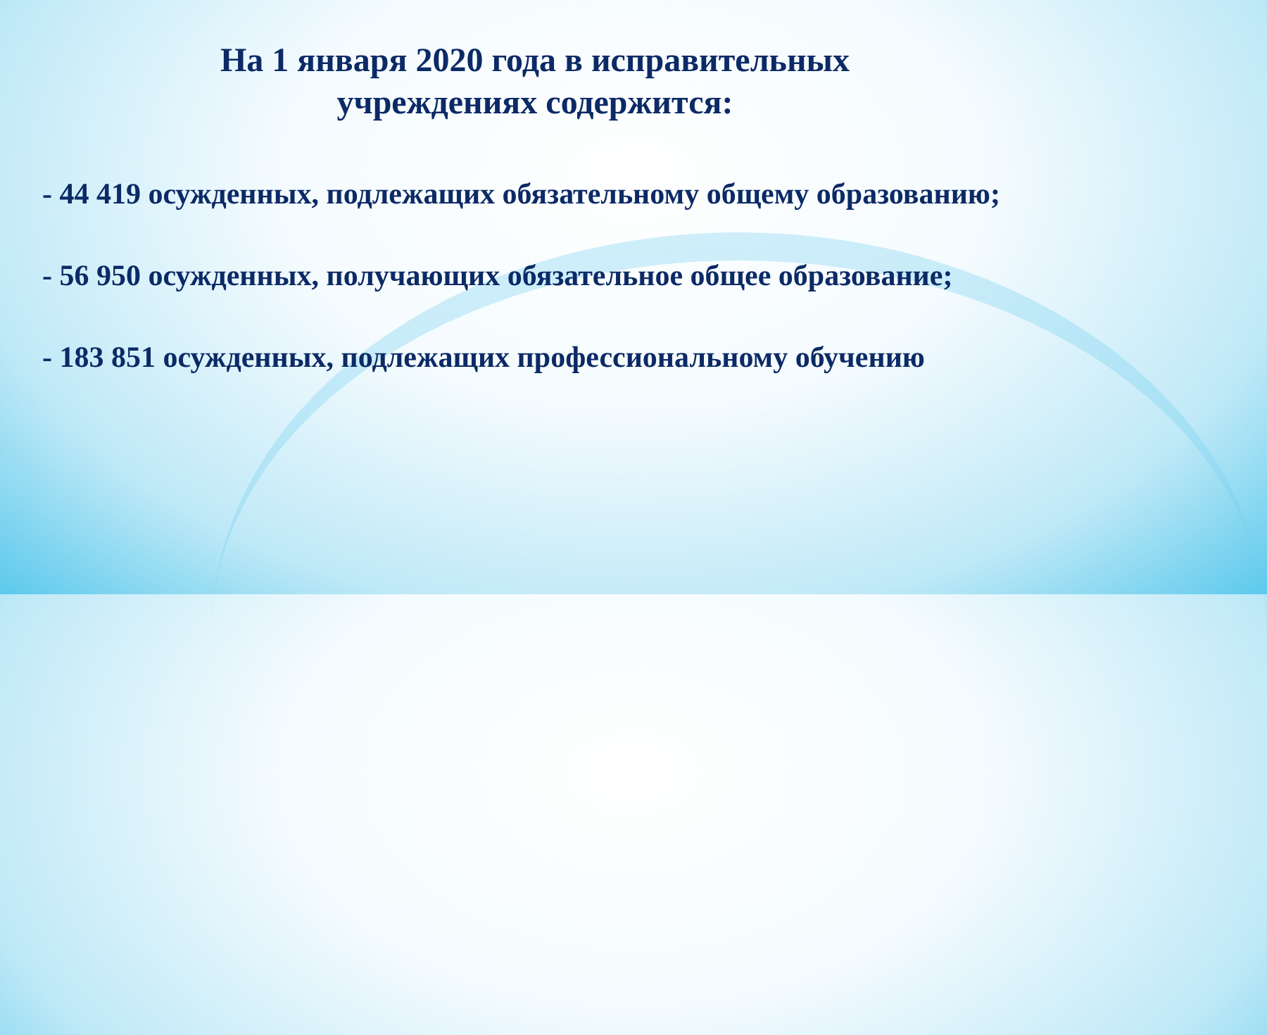На 1 января 2020 года в исправительных
учреждениях содержится:
- 44 419 осужденных, подлежащих обязательному общему образованию;
- 56 950 осужденных, получающих обязательное общее образование;
- 183 851 осужденных, подлежащих профессиональному обучению